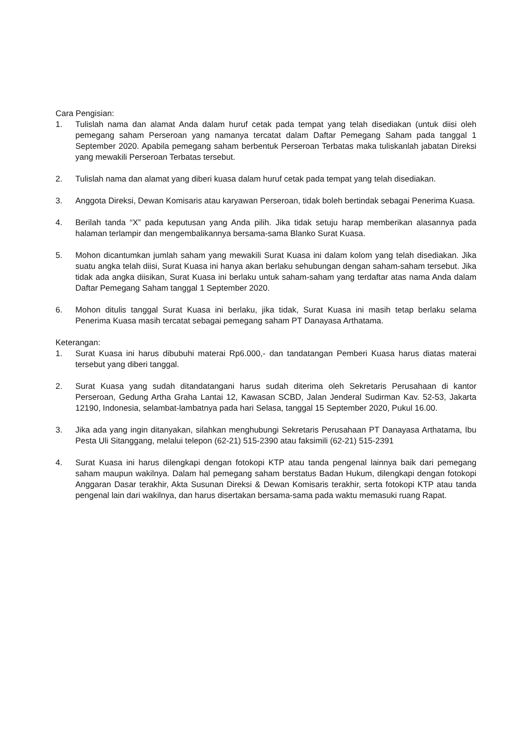Cara Pengisian:
1. Tulislah nama dan alamat Anda dalam huruf cetak pada tempat yang telah disediakan (untuk diisi oleh pemegang saham Perseroan yang namanya tercatat dalam Daftar Pemegang Saham pada tanggal 1 September 2020. Apabila pemegang saham berbentuk Perseroan Terbatas maka tuliskanlah jabatan Direksi yang mewakili Perseroan Terbatas tersebut.
2. Tulislah nama dan alamat yang diberi kuasa dalam huruf cetak pada tempat yang telah disediakan.
3. Anggota Direksi, Dewan Komisaris atau karyawan Perseroan, tidak boleh bertindak sebagai Penerima Kuasa.
4. Berilah tanda “X” pada keputusan yang Anda pilih. Jika tidak setuju harap memberikan alasannya pada halaman terlampir dan mengembalikannya bersama-sama Blanko Surat Kuasa.
5. Mohon dicantumkan jumlah saham yang mewakili Surat Kuasa ini dalam kolom yang telah disediakan. Jika suatu angka telah diisi, Surat Kuasa ini hanya akan berlaku sehubungan dengan saham-saham tersebut. Jika tidak ada angka diisikan, Surat Kuasa ini berlaku untuk saham-saham yang terdaftar atas nama Anda dalam Daftar Pemegang Saham tanggal 1 September 2020.
6. Mohon ditulis tanggal Surat Kuasa ini berlaku, jika tidak, Surat Kuasa ini masih tetap berlaku selama Penerima Kuasa masih tercatat sebagai pemegang saham PT Danayasa Arthatama.
Keterangan:
1. Surat Kuasa ini harus dibubuhi materai Rp6.000,- dan tandatangan Pemberi Kuasa harus diatas materai tersebut yang diberi tanggal.
2. Surat Kuasa yang sudah ditandatangani harus sudah diterima oleh Sekretaris Perusahaan di kantor Perseroan, Gedung Artha Graha Lantai 12, Kawasan SCBD, Jalan Jenderal Sudirman Kav. 52-53, Jakarta 12190, Indonesia, selambat-lambatnya pada hari Selasa, tanggal 15 September 2020, Pukul 16.00.
3. Jika ada yang ingin ditanyakan, silahkan menghubungi Sekretaris Perusahaan PT Danayasa Arthatama, Ibu Pesta Uli Sitanggang, melalui telepon (62-21) 515-2390 atau faksimili (62-21) 515-2391
4. Surat Kuasa ini harus dilengkapi dengan fotokopi KTP atau tanda pengenal lainnya baik dari pemegang saham maupun wakilnya. Dalam hal pemegang saham berstatus Badan Hukum, dilengkapi dengan fotokopi Anggaran Dasar terakhir, Akta Susunan Direksi & Dewan Komisaris terakhir, serta fotokopi KTP atau tanda pengenal lain dari wakilnya, dan harus disertakan bersama-sama pada waktu memasuki ruang Rapat.